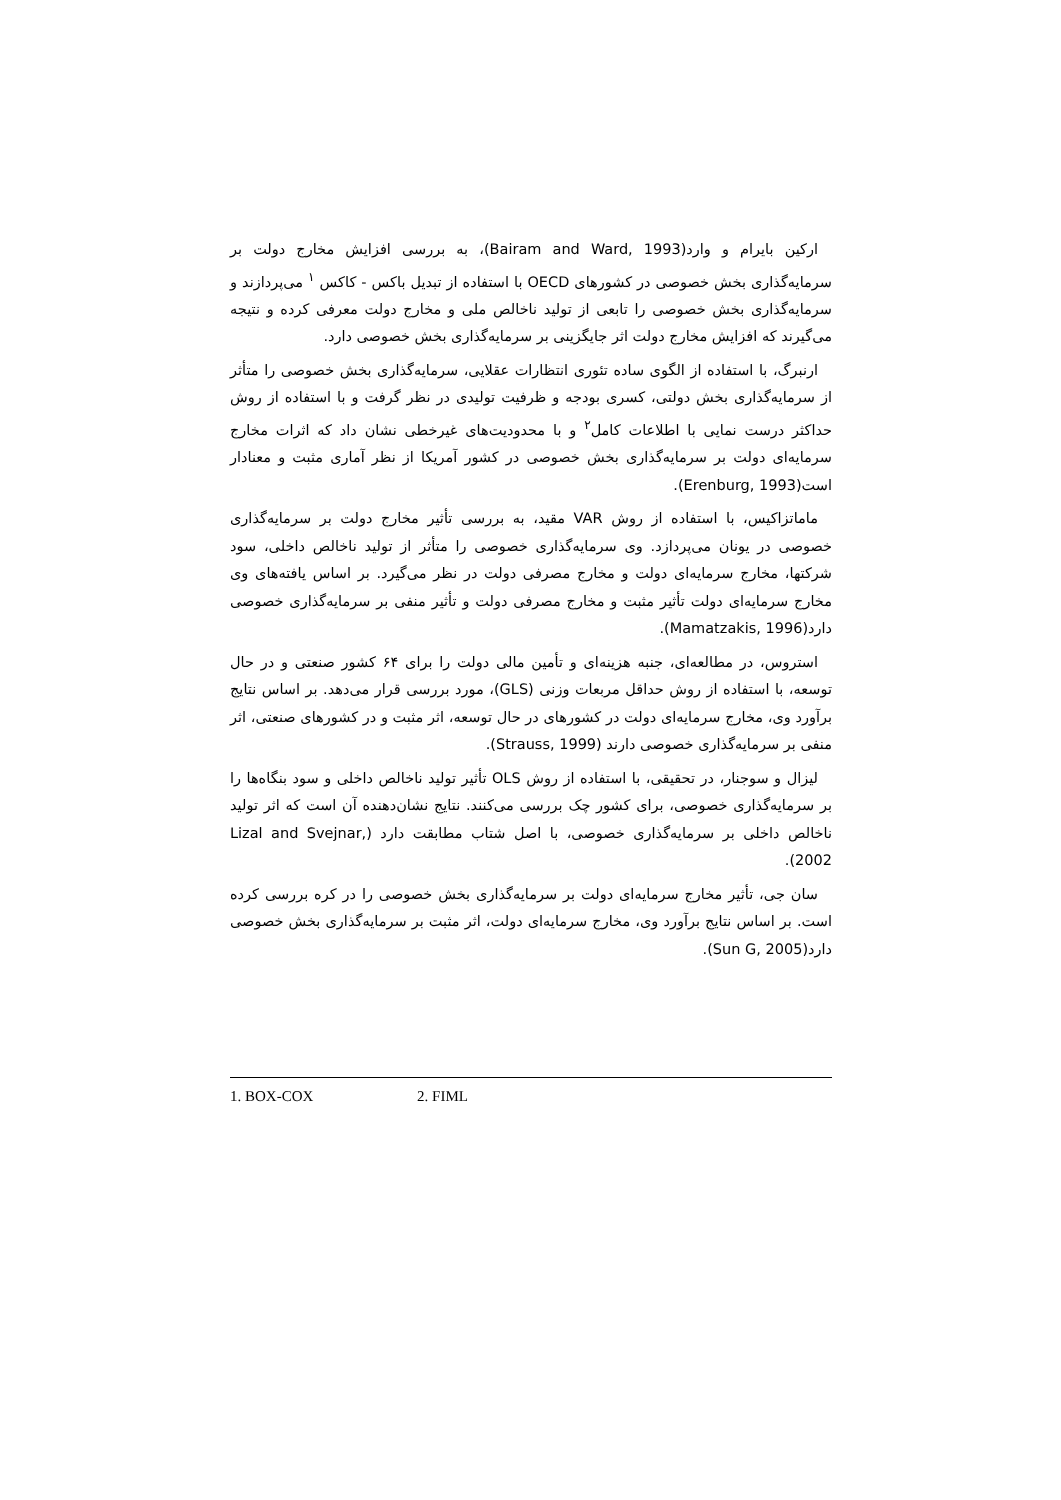ارکین بایرام و وارد(Bairam and Ward, 1993)، به بررسی افزایش مخارج دولت بر سرمایه‌گذاری بخش خصوصی در کشورهای OECD با استفاده از تبدیل باکس - کاکس <sup>۱</sup> می‌پردازند و سرمایه‌گذاری بخش خصوصی را تابعی از تولید ناخالص ملی و مخارج دولت معرفی کرده و نتیجه می‌گیرند که افزایش مخارج دولت اثر جایگزینی بر سرمایه‌گذاری بخش خصوصی دارد.
ارنبرگ، با استفاده از الگوی ساده تئوری انتظارات عقلایی، سرمایه‌گذاری بخش خصوصی را متأثر از سرمایه‌گذاری بخش دولتی، کسری بودجه و ظرفیت تولیدی در نظر گرفت و با استفاده از روش حداکثر درست نمایی با اطلاعات کامل<sup>۲</sup> و با محدودیت‌های غیرخطی نشان داد که اثرات مخارج سرمایه‌ای دولت بر سرمایه‌گذاری بخش خصوصی در کشور آمریکا از نظر آماری مثبت و معنادار است(Erenburg, 1993).
ماماتزاکیس، با استفاده از روش VAR مقید، به بررسی تأثیر مخارج دولت بر سرمایه‌گذاری خصوصی در یونان می‌پردازد. وی سرمایه‌گذاری خصوصی را متأثر از تولید ناخالص داخلی، سود شرکتها، مخارج سرمایه‌ای دولت و مخارج مصرفی دولت در نظر می‌گیرد. بر اساس یافته‌های وی مخارج سرمایه‌ای دولت تأثیر مثبت و مخارج مصرفی دولت و تأثیر منفی بر سرمایه‌گذاری خصوصی دارد(Mamatzakis, 1996).
استروس، در مطالعه‌ای، جنبه هزینه‌ای و تأمین مالی دولت را برای ۶۴ کشور صنعتی و در حال توسعه، با استفاده از روش حداقل مربعات وزنی (GLS)، مورد بررسی قرار می‌دهد. بر اساس نتایج برآورد وی، مخارج سرمایه‌ای دولت در کشورهای در حال توسعه، اثر مثبت و در کشورهای صنعتی، اثر منفی بر سرمایه‌گذاری خصوصی دارند (Strauss, 1999).
لیزال و سوجنار، در تحقیقی، با استفاده از روش OLS تأثیر تولید ناخالص داخلی و سود بنگاه‌ها را بر سرمایه‌گذاری خصوصی، برای کشور چک بررسی می‌کنند. نتایج نشان‌دهنده آن است که اثر تولید ناخالص داخلی بر سرمایه‌گذاری خصوصی، با اصل شتاب مطابقت دارد (Lizal and Svejnar, 2002).
سان جی، تأثیر مخارج سرمایه‌ای دولت بر سرمایه‌گذاری بخش خصوصی را در کره بررسی کرده است. بر اساس نتایج برآورد وی، مخارج سرمایه‌ای دولت، اثر مثبت بر سرمایه‌گذاری بخش خصوصی دارد(Sun G, 2005).
1. BOX-COX 2. FIML